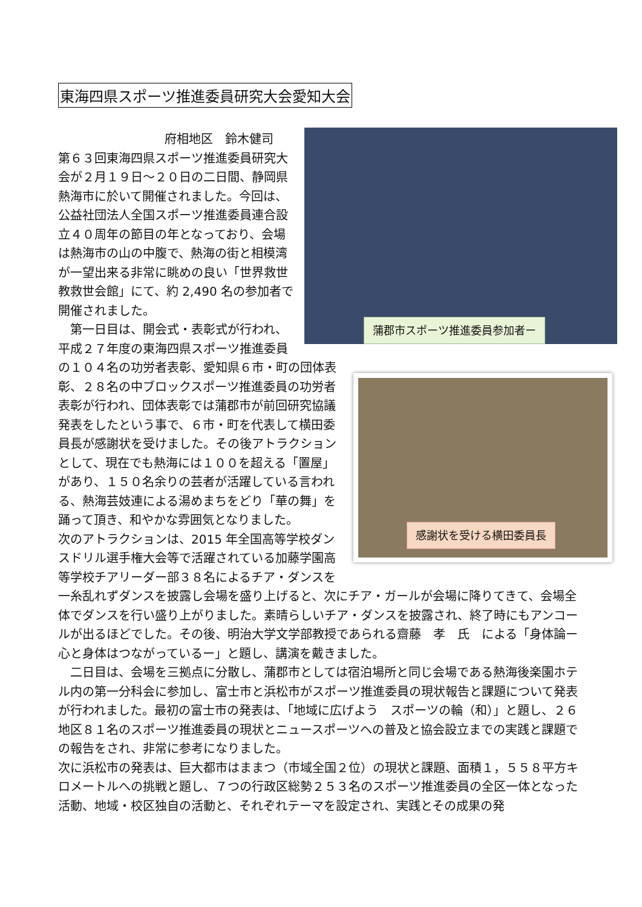東海四県スポーツ推進委員研究大会愛知大会
蒲郡市スポーツ推進委員参加者ー
府相地区　鈴木健司
第６３回東海四県スポーツ推進委員研究大会が２月１９日～２０日の二日間、静岡県熱海市に於いて開催されました。今回は、公益社団法人全国スポーツ推進委員連合設立４０周年の節目の年となっており、会場は熱海市の山の中腹で、熱海の街と相模湾が一望出来る非常に眺めの良い「世界救世教救世会館」にて、約 2,490 名の参加者で開催されました。
感謝状を受ける横田委員長
　第一日目は、開会式・表彰式が行われ、平成２７年度の東海四県スポーツ推進委員の１０４名の功労者表彰、愛知県６市・町の団体表彰、２８名の中ブロックスポーツ推進委員の功労者表彰が行われ、団体表彰では蒲郡市が前回研究協議発表をしたという事で、６市・町を代表して横田委員長が感謝状を受けました。その後アトラクションとして、現在でも熱海には１００を超える「置屋」があり、１５０名余りの芸者が活躍している言われる、熱海芸妓連による湯めまちをどり「華の舞」を踊って頂き、和やかな雰囲気となりました。
次のアトラクションは、2015 年全国高等学校ダンスドリル選手権大会等で活躍されている加藤学園高等学校チアリーダー部３８名によるチア・ダンスを一糸乱れずダンスを披露し会場を盛り上げると、次にチア・ガールが会場に降りてきて、会場全体でダンスを行い盛り上がりました。素晴らしいチア・ダンスを披露され、終了時にもアンコールが出るほどでした。その後、明治大学文学部教授であられる齋藤　孝　氏　による「身体論ー心と身体はつながっているー」と題し、講演を戴きました。
　二日目は、会場を三拠点に分散し、蒲郡市としては宿泊場所と同じ会場である熱海後楽園ホテル内の第一分科会に参加し、富士市と浜松市がスポーツ推進委員の現状報告と課題について発表が行われました。最初の富士市の発表は、「地域に広げよう　スポーツの輪（和）」と題し、２６地区８１名のスポーツ推進委員の現状とニュースポーツへの普及と協会設立までの実践と課題での報告をされ、非常に参考になりました。
次に浜松市の発表は、巨大都市はままつ（市域全国２位）の現状と課題、面積１，５５８平方キロメートルへの挑戦と題し、７つの行政区総勢２５３名のスポーツ推進委員の全区一体となった活動、地域・校区独自の活動と、それぞれテーマを設定され、実践とその成果の発